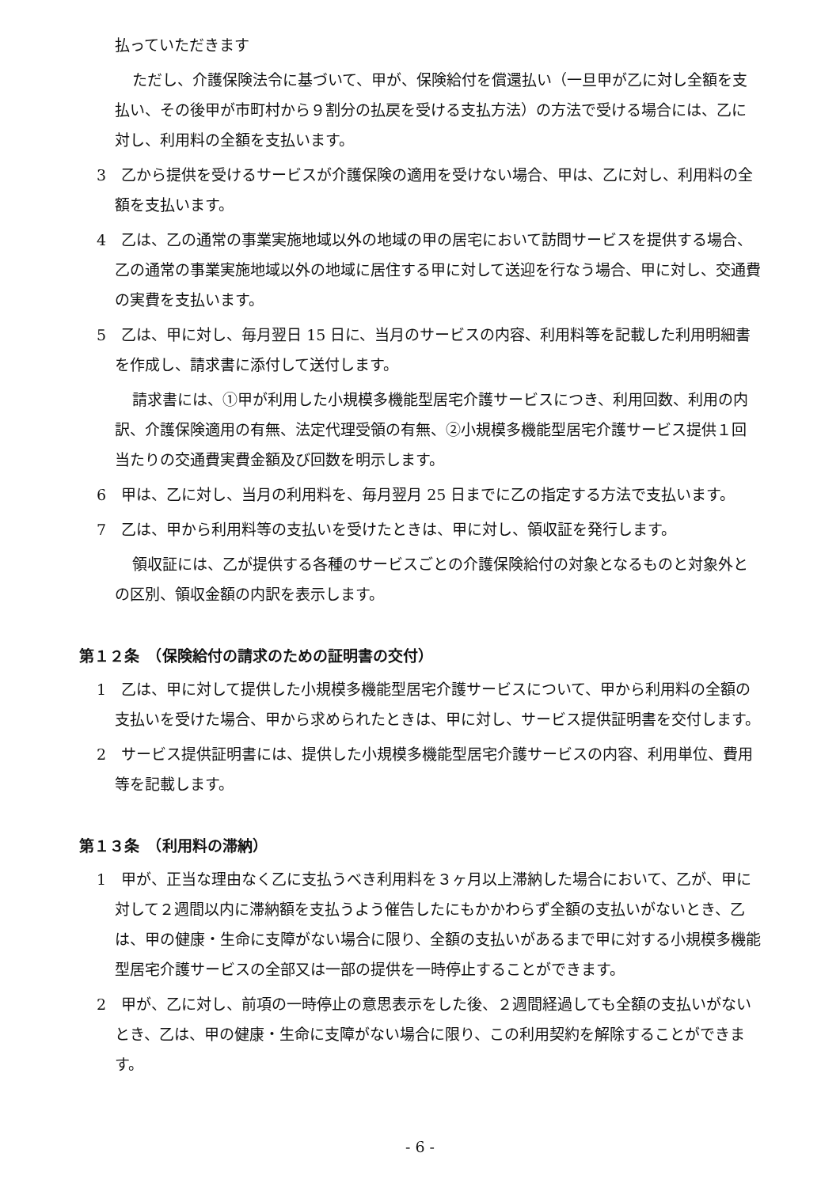払っていただきます
ただし、介護保険法令に基づいて、甲が、保険給付を償還払い（一旦甲が乙に対し全額を支払い、その後甲が市町村から９割分の払戻を受ける支払方法）の方法で受ける場合には、乙に対し、利用料の全額を支払います。
3　乙から提供を受けるサービスが介護保険の適用を受けない場合、甲は、乙に対し、利用料の全額を支払います。
4　乙は、乙の通常の事業実施地域以外の地域の甲の居宅において訪問サービスを提供する場合、乙の通常の事業実施地域以外の地域に居住する甲に対して送迎を行なう場合、甲に対し、交通費の実費を支払います。
5　乙は、甲に対し、毎月翌日 15 日に、当月のサービスの内容、利用料等を記載した利用明細書を作成し、請求書に添付して送付します。
請求書には、①甲が利用した小規模多機能型居宅介護サービスにつき、利用回数、利用の内訳、介護保険適用の有無、法定代理受領の有無、②小規模多機能型居宅介護サービス提供１回当たりの交通費実費金額及び回数を明示します。
6　甲は、乙に対し、当月の利用料を、毎月翌月 25 日までに乙の指定する方法で支払います。
7　乙は、甲から利用料等の支払いを受けたときは、甲に対し、領収証を発行します。
領収証には、乙が提供する各種のサービスごとの介護保険給付の対象となるものと対象外との区別、領収金額の内訳を表示します。
第１２条　（保険給付の請求のための証明書の交付）
1　乙は、甲に対して提供した小規模多機能型居宅介護サービスについて、甲から利用料の全額の支払いを受けた場合、甲から求められたときは、甲に対し、サービス提供証明書を交付します。
2　サービス提供証明書には、提供した小規模多機能型居宅介護サービスの内容、利用単位、費用等を記載します。
第１３条　（利用料の滞納）
1　甲が、正当な理由なく乙に支払うべき利用料を３ヶ月以上滞納した場合において、乙が、甲に対して２週間以内に滞納額を支払うよう催告したにもかかわらず全額の支払いがないとき、乙は、甲の健康・生命に支障がない場合に限り、全額の支払いがあるまで甲に対する小規模多機能型居宅介護サービスの全部又は一部の提供を一時停止することができます。
2　甲が、乙に対し、前項の一時停止の意思表示をした後、２週間経過しても全額の支払いがないとき、乙は、甲の健康・生命に支障がない場合に限り、この利用契約を解除することができます。
- 6 -